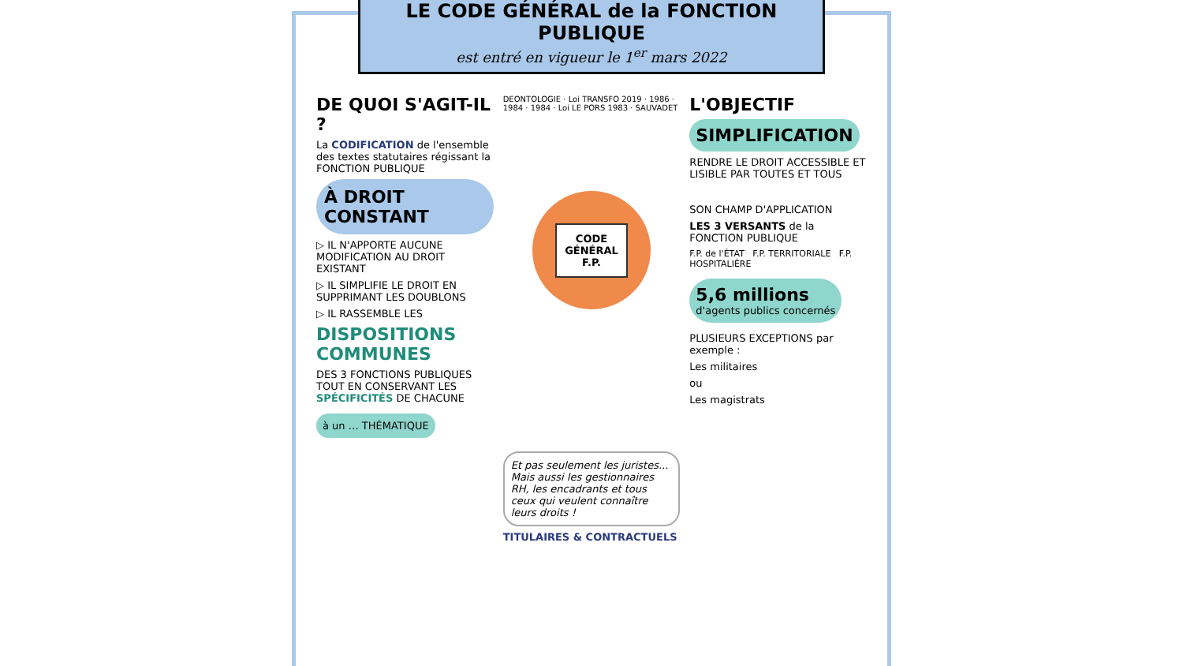LE CODE GÉNÉRAL de la FONCTION PUBLIQUE
est entré en vigueur le 1<sup>er</sup> mars 2022
DE QUOI S'AGIT-IL ?
La CODIFICATION de l'ensemble des textes statutaires régissant la FONCTION PUBLIQUE
À DROIT CONSTANT
▷ IL N'APPORTE AUCUNE MODIFICATION AU DROIT EXISTANT
▷ IL SIMPLIFIE LE DROIT EN SUPPRIMANT LES DOUBLONS
▷ IL RASSEMBLE LES
DISPOSITIONS COMMUNES
DES 3 FONCTIONS PUBLIQUES TOUT EN CONSERVANT LES SPÉCIFICITÉS DE CHACUNE
à un … THÉMATIQUE
DEONTOLOGIE · Loi TRANSFO 2019 · 1986 · 1984 · 1984 · Loi LE PORS 1983 · SAUVADET
CODE
GÉNÉRAL
F.P.
Et pas seulement les juristes... Mais aussi les gestionnaires RH, les encadrants et tous ceux qui veulent connaître leurs droits !
TITULAIRES & CONTRACTUELS
L'OBJECTIF
SIMPLIFICATION
RENDRE LE DROIT ACCESSIBLE ET LISIBLE PAR TOUTES ET TOUS
SON CHAMP D'APPLICATION
LES 3 VERSANTS de la FONCTION PUBLIQUE
F.P. de l'ÉTAT F.P. TERRITORIALE F.P. HOSPITALIÈRE
5,6 millions
d'agents publics concernés
PLUSIEURS EXCEPTIONS par exemple :
Les militaires
ou
Les magistrats